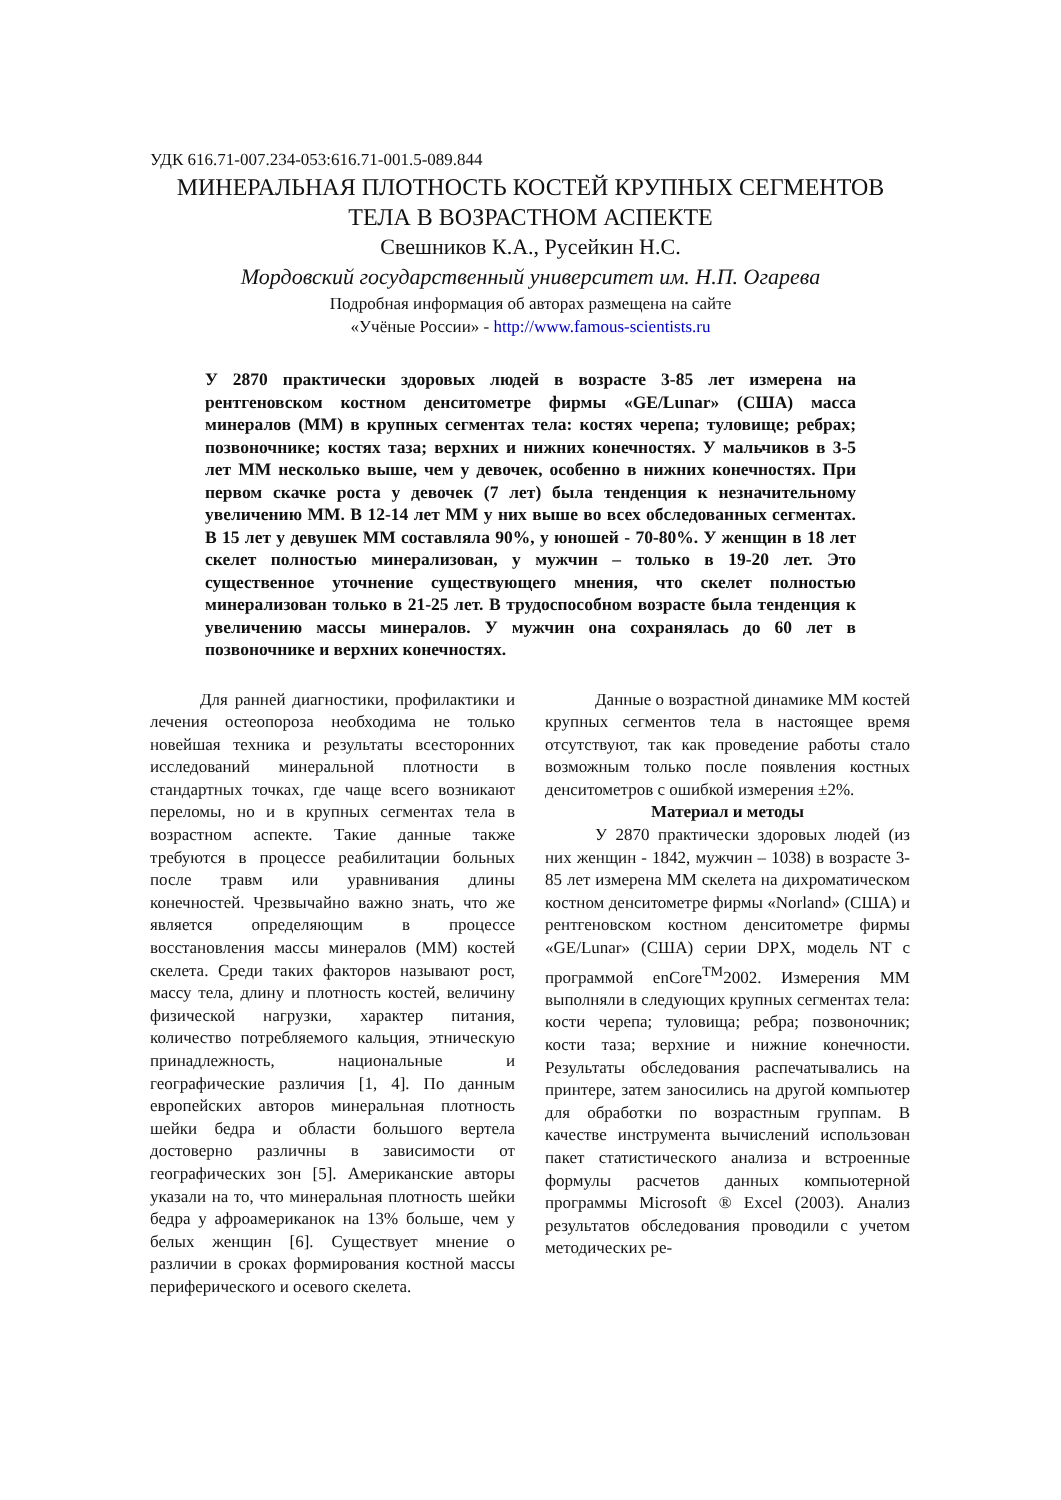УДК 616.71-007.234-053:616.71-001.5-089.844
МИНЕРАЛЬНАЯ ПЛОТНОСТЬ КОСТЕЙ КРУПНЫХ СЕГМЕНТОВ
ТЕЛА В ВОЗРАСТНОМ АСПЕКТЕ
Свешников К.А., Русейкин Н.С.
Мордовский государственный университет им. Н.П. Огарева
Подробная информация об авторах размещена на сайте
«Учёные России» - http://www.famous-scientists.ru
У 2870 практически здоровых людей в возрасте 3-85 лет измерена на рентгеновском костном денситометре фирмы «GE/Lunar» (США) масса минералов (ММ) в крупных сегментах тела: костях черепа; туловище; ребрах; позвоночнике; костях таза; верхних и нижних конечностях. У мальчиков в 3-5 лет ММ несколько выше, чем у девочек, особенно в нижних конечностях. При первом скачке роста у девочек (7 лет) была тенденция к незначительному увеличению ММ. В 12-14 лет ММ у них выше во всех обследованных сегментах. В 15 лет у девушек ММ составляла 90%, у юношей - 70-80%. У женщин в 18 лет скелет полностью минерализован, у мужчин – только в 19-20 лет. Это существенное уточнение существующего мнения, что скелет полностью минерализован только в 21-25 лет. В трудоспособном возрасте была тенденция к увеличению массы минералов. У мужчин она сохранялась до 60 лет в позвоночнике и верхних конечностях.
Для ранней диагностики, профилактики и лечения остеопороза необходима не только новейшая техника и результаты всесторонних исследований минеральной плотности в стандартных точках, где чаще всего возникают переломы, но и в крупных сегментах тела в возрастном аспекте. Такие данные также требуются в процессе реабилитации больных после травм или уравнивания длины конечностей. Чрезвычайно важно знать, что же является определяющим в процессе восстановления массы минералов (ММ) костей скелета. Среди таких факторов называют рост, массу тела, длину и плотность костей, величину физической нагрузки, характер питания, количество потребляемого кальция, этническую принадлежность, национальные и географические различия [1, 4]. По данным европейских авторов минеральная плотность шейки бедра и области большого вертела достоверно различны в зависимости от географических зон [5]. Американские авторы указали на то, что минеральная плотность шейки бедра у афроамериканок на 13% больше, чем у белых женщин [6]. Существует мнение о различии в сроках формирования костной массы периферического и осевого скелета.
Данные о возрастной динамике ММ костей крупных сегментов тела в настоящее время отсутствуют, так как проведение работы стало возможным только после появления костных денситометров с ошибкой измерения ±2%.
Материал и методы
У 2870 практически здоровых людей (из них женщин - 1842, мужчин – 1038) в возрасте 3-85 лет измерена ММ скелета на дихроматическом костном денситометре фирмы «Norland» (США) и рентгеновском костном денситометре фирмы «GE/Lunar» (США) серии DPX, модель NT с программой enCore<sup>TM</sup>2002. Измерения ММ выполняли в следующих крупных сегментах тела: кости черепа; туловища; ребра; позвоночник; кости таза; верхние и нижние конечности. Результаты обследования распечатывались на принтере, затем заносились на другой компьютер для обработки по возрастным группам. В качестве инструмента вычислений использован пакет статистического анализа и встроенные формулы расчетов данных компьютерной программы Microsoft ® Excel (2003). Анализ результатов обследования проводили с учетом методических ре-